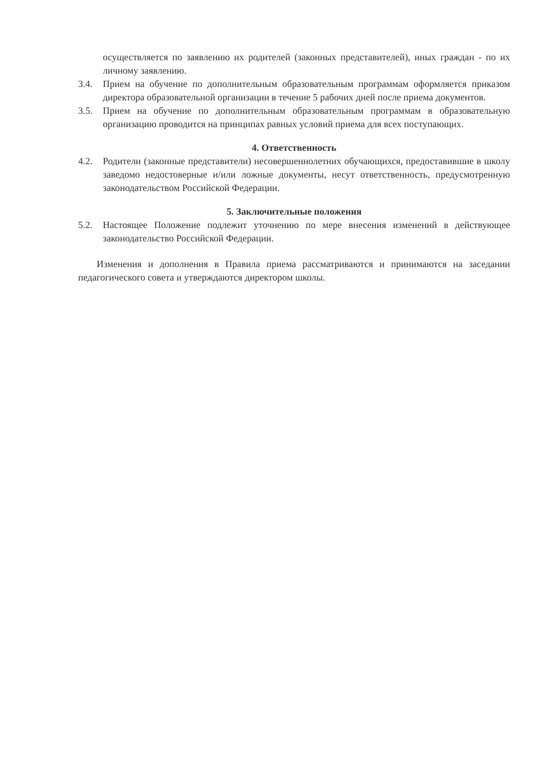осуществляется по заявлению их родителей (законных представителей), иных граждан - по их личному заявлению.
3.4. Прием на обучение по дополнительным образовательным программам оформляется приказом директора образовательной организации в течение 5 рабочих дней после приема документов.
3.5. Прием на обучение по дополнительным образовательным программам в образовательную организацию проводится на принципах равных условий приема для всех поступающих.
4. Ответственность
4.2. Родители (законные представители) несовершеннолетних обучающихся, предоставившие в школу заведомо недостоверные и/или ложные документы, несут ответственность, предусмотренную законодательством Российской Федерации.
5. Заключительные положения
5.2. Настоящее Положение подлежит уточнению по мере внесения изменений в действующее законодательство Российской Федерации.
Изменения и дополнения в Правила приема рассматриваются и принимаются на заседании педагогического совета и утверждаются директором школы.